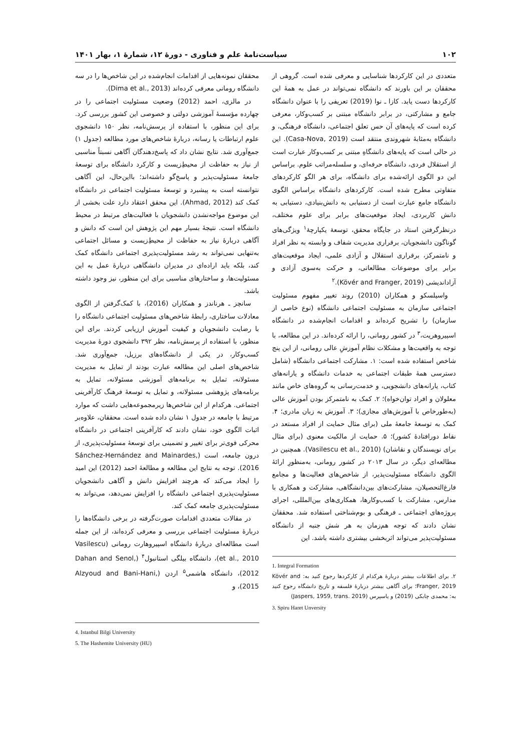۱۰۲ سیاست‌نامهٔ علم و فناوری - دورهٔ ۱۲، شمارهٔ ۱، بهار ۱۴۰۱
متعددی در این کارکردها شناسایی و معرفی شده است. گروهی از محققان بر این باورند که دانشگاه نمی‌تواند در عمل به همهٔ این کارکردها دست یابد. کازا ـ نوا (2019) تعریفی را با عنوان دانشگاه جامع و مشارکتی، در برابر دانشگاه مبتنی بر کسب‌وکار، معرفی کرده است که پایه‌های آن حس تعلق اجتماعی، دانشگاه فرهنگی، و دانشگاه به‌مثابهٔ شهروندی منتقد است (Casa-Nova, 2019). این در حالی است که پایه‌های دانشگاهِ مبتنی بر کسب‌وکار عبارت است از استقلال فردی، دانشگاه حرفه‌ای، و سلسله‌مراتب علوم. براساس این دو الگوی ارائه‌شده برای دانشگاه، برای هر الگو کارکردهای متفاوتی مطرح شده است. کارکردهای دانشگاه براساس الگوی دانشگاه جامع عبارت است از دستیابی به دانش‌بنیادی، دستیابی به دانش کاربردی، ایجاد موقعیت‌های برابر برای علوم مختلف، درنظرگرفتن استاد در جایگاه محقق، توسعهٔ یکپارچهٔ<sup>۱</sup> ویژگی‌های گوناگون دانشجویان، برقراری مدیریت شفاف و وابسته به نظر افراد و نامتمرکز، برقراری استقلال و آزادی علمی، ایجاد موقعیت‌های برابر برای موضوعات مطالعاتی، و حرکت به‌سوی آزادی و آزاداندیشی (Kövér and Franger, 2019).<sup>۲</sup>
واسیلسکو و همکاران (2010) روند تغییر مفهوم مسئولیت اجتماعی سازمان به مسئولیت اجتماعی دانشگاه (نوع خاصی از سازمان) را تشریح کرده‌اند و اقدامات انجام‌شده در دانشگاه اسپیروهریت،<sup>۳</sup> در کشور رومانی، را ارائه کرده‌اند. در این مطالعه، با توجه به واقعیت‌ها و مشکلات نظام آموزشِ عالی رومانی، از این پنج شاخص استفاده شده است: ۱. مشارکت اجتماعی دانشگاه (شامل دسترسی همهٔ طبقات اجتماعی به خدمات دانشگاه و یارانه‌های کتاب، یارانه‌های دانشجویی، و خدمت‌رسانی به گروه‌های خاص مانند معلولان و افراد توان‌خواه)؛ ۲. کمک به نامتمرکز بودن آموزش عالی (به‌طورخاص با آموزش‌های مجازی)؛ ۳. آموزش به زبان مادری؛ ۴. کمک به توسعهٔ جامعهٔ ملی (برای مثال حمایت از افراد مستعد در نقاط دورافتادهٔ کشور)؛ ۵. حمایت از مالکیت معنوی (برای مثال برای نویسندگان و نقاشان) (Vasilescu et al., 2010). همچنین در مطالعه‌ای دیگر، در سال ۲۰۱۳ در کشور رومانی، به‌منظورِ ارائهٔ الگوی دانشگاه مسئولیت‌پذیر، از شاخص‌های فعالیت‌ها و مجامع فارغ‌التحصیلان، مشارکت‌های بین‌دانشگاهی، مشارکت و همکاری با مدارس، مشارکت با کسب‌وکارها، همکاری‌های بین‌المللی، اجرای پروژه‌های اجتماعی ـ فرهنگی و بوم‌شناختی استفاده شد. محققان نشان دادند که توجه هم‌زمان به هر شش جنبه از دانشگاه مسئولیت‌پذیر می‌تواند اثربخشی بیشتری داشته باشد. این
1. Integral Formation
۲. برای اطلاعات بیشتر دربارهٔ هرکدام از کارکردها رجوع کنید به: Kövér and Franger, 2019؛ برای آگاهی بیشتر دربارهٔ فلسفه و تاریخ دانشگاه رجوع کنید به: محمدی چابکی (2019) و یاسپرس (Jaspers, 1959, trans. 2019)
3. Spiru Haret Unversity
محققان نمونه‌هایی از اقدامات انجام‌شده در این شاخص‌ها را در سه دانشگاه رومانی معرفی کرده‌اند (Dima et al., 2013).
در مالزی، احمد (2012) وضعیت مسئولیت اجتماعی را در چهارده مؤسسهٔ آموزشی دولتی و خصوصی این کشور بررسی کرد. برای این منظور، با استفاده از پرسش‌نامه، نظر ۱۵۰ دانشجوی علوم ارتباطات یا رسانه، دربارهٔ شاخص‌های مورد مطالعه (جدول ۱) جمع‌آوری شد. نتایج نشان داد که پاسخ‌دهندگان آگاهی نسبتاً مناسبی از نیاز به حفاظت از محیطِ‌زیست و کارکرد دانشگاه برای توسعهٔ جامعهٔ مسئولیت‌پذیر و پاسخ‌گو داشته‌اند؛ بااین‌حال، این آگاهی نتوانسته است به پیشبرد و توسعهٔ مسئولیت اجتماعی در دانشگاه کمک کند (Ahmad, 2012). این محقق اعتقاد دارد علت بخشی از این موضوع مواجه‌نشدن دانشجویان با فعالیت‌های مرتبط در محیط دانشگاه است. نتیجهٔ بسیار مهم این پژوهش این است که دانش و آگاهی دربارهٔ نیاز به حفاظت از محیطِ‌زیست و مسائل اجتماعی به‌تنهایی نمی‌تواند به رشد مسئولیت‌پذیری اجتماعی دانشگاه کمک کند، بلکه باید اراده‌ای در مدیران دانشگاهی دربارهٔ عمل به این مسئولیت‌ها، و ساختارهای مناسبی برای این منظور، نیز وجود داشته باشد.
سانچز ـ هرناندز و همکاران (2016)، با کمک‌گرفتن از الگوی معادلات ساختاری، رابطهٔ شاخص‌های مسئولیت اجتماعی دانشگاه را با رضایت دانشجویان و کیفیت آموزش ارزیابی کردند. برای این منظور، با استفاده از پرسش‌نامه، نظر ۳۹۲ دانشجوی دورهٔ مدیریت کسب‌وکار، در یکی از دانشگاه‌های برزیل، جمع‌آوری شد. شاخص‌های اصلی این مطالعه عبارت بودند از تمایل به مدیریت مسئولانه، تمایل به برنامه‌های آموزشی مسئولانه، تمایل به برنامه‌های پژوهشی مسئولانه، و تمایل به توسعهٔ فرهنگ کارآفرینی اجتماعی. هرکدام از این شاخص‌ها زیرمجموعه‌هایی داشت که موارد مرتبط با جامعه در جدول ۱ نشان داده شده است. محققان، علاوه‌بر اثبات الگوی خود، نشان دادند که کارآفرینی اجتماعی در دانشگاه محرکی قوی‌تر برای تغییر و تضمینی برای توسعهٔ مسئولیت‌پذیری، از درون جامعه، است (Sánchez-Hernández and Mainardes, 2016). توجه به نتایج این مطالعه و مطالعهٔ احمد (2012) این امید را ایجاد می‌کند که هرچند افزایش دانش و آگاهی دانشجویان مسئولیت‌پذیری اجتماعی دانشگاه را افزایش نمی‌دهد، می‌تواند به مسئولیت‌پذیری جامعه کمک کند.
در مقالات متعددی اقدامات صورت‌گرفته در برخی دانشگاه‌ها را دربارهٔ مسئولیت اجتماعی بررسی و معرفی کرده‌اند، از این جمله است مطالعه‌ای دربارهٔ دانشگاه اسپیروهارت رومانی (Vasilescu et al., 2010)، دانشگاه بیلگی استانبول<sup>۴</sup> (Dahan and Senol, 2012)، دانشگاه هاشمی<sup>۵</sup> اردن (Alzyoud and Bani-Hani, 2015)، و
4. Istanbul Bilgi University
5. The Hashemite University (HU)